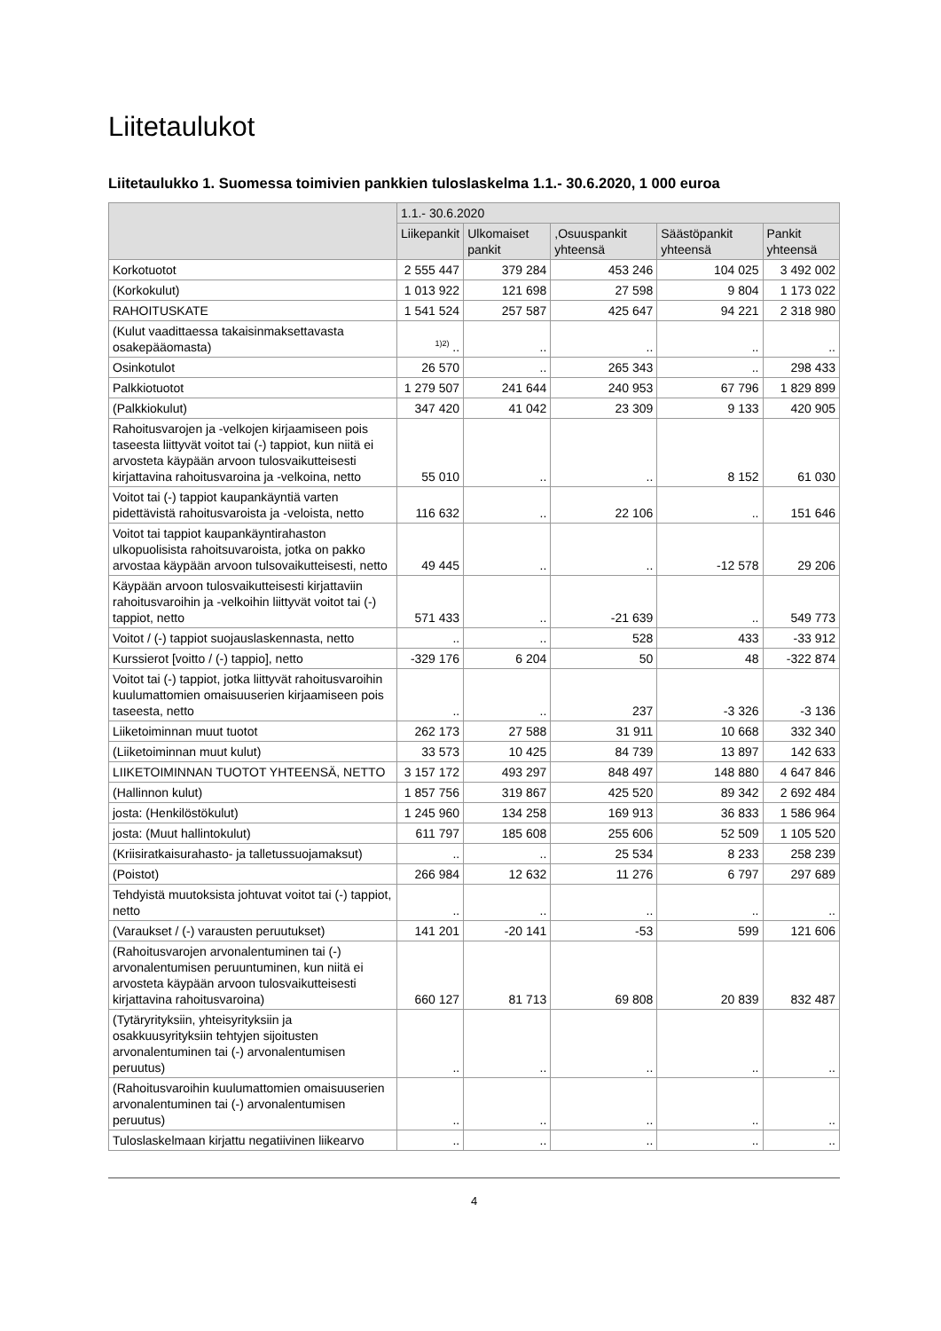Liitetaulukot
Liitetaulukko 1. Suomessa toimivien pankkien tuloslaskelma 1.1.- 30.6.2020, 1 000 euroa
| | 1.1.- 30.6.2020 | | | | |
| --- | --- | --- | --- | --- | --- |
| | Liikepankit | Ulkomaiset pankit | ,Osuuspankit yhteensä | Säästöpankit yhteensä | Pankit yhteensä |
| Korkotuotot | 2 555 447 | 379 284 | 453 246 | 104 025 | 3 492 002 |
| (Korkokulut) | 1 013 922 | 121 698 | 27 598 | 9 804 | 1 173 022 |
| RAHOITUSKATE | 1 541 524 | 257 587 | 425 647 | 94 221 | 2 318 980 |
| (Kulut vaadittaessa takaisinmaksettavasta osakepääomasta) | <sup>1)2)</sup> .. | .. | .. | .. | .. |
| Osinkotulot | 26 570 | .. | 265 343 | .. | 298 433 |
| Palkkiotuotot | 1 279 507 | 241 644 | 240 953 | 67 796 | 1 829 899 |
| (Palkkiokulut) | 347 420 | 41 042 | 23 309 | 9 133 | 420 905 |
| Rahoitusvarojen ja -velkojen kirjaamiseen pois taseesta liittyvät voitot tai (-) tappiot, kun niitä ei arvosteta käypään arvoon tulosvaikutteisesti kirjattavina rahoitusvaroina ja -velkoina, netto | 55 010 | .. | .. | 8 152 | 61 030 |
| Voitot tai (-) tappiot kaupankäyntiä varten pidettävistä rahoitusvaroista ja -veloista, netto | 116 632 | .. | 22 106 | .. | 151 646 |
| Voitot tai tappiot kaupankäyntirahaston ulkopuolisista rahoitsuvaroista, jotka on pakko arvostaa käypään arvoon tulsovaikutteisesti, netto | 49 445 | .. | .. | -12 578 | 29 206 |
| Käypään arvoon tulosvaikutteisesti kirjattaviin rahoitusvaroihin ja -velkoihin liittyvät voitot tai (-) tappiot, netto | 571 433 | .. | -21 639 | .. | 549 773 |
| Voitot / (-) tappiot suojauslaskennasta, netto | .. | .. | 528 | 433 | -33 912 |
| Kurssierot [voitto / (-) tappio], netto | -329 176 | 6 204 | 50 | 48 | -322 874 |
| Voitot tai (-) tappiot, jotka liittyvät rahoitusvaroihin kuulumattomien omaisuuserien kirjaamiseen pois taseesta, netto | .. | .. | 237 | -3 326 | -3 136 |
| Liiketoiminnan muut tuotot | 262 173 | 27 588 | 31 911 | 10 668 | 332 340 |
| (Liiketoiminnan muut kulut) | 33 573 | 10 425 | 84 739 | 13 897 | 142 633 |
| LIIKETOIMINNAN TUOTOT YHTEENSÄ, NETTO | 3 157 172 | 493 297 | 848 497 | 148 880 | 4 647 846 |
| (Hallinnon kulut) | 1 857 756 | 319 867 | 425 520 | 89 342 | 2 692 484 |
| josta: (Henkilöstökulut) | 1 245 960 | 134 258 | 169 913 | 36 833 | 1 586 964 |
| josta: (Muut hallintokulut) | 611 797 | 185 608 | 255 606 | 52 509 | 1 105 520 |
| (Kriisiratkaisurahasto- ja talletussuojamaksut) | .. | .. | 25 534 | 8 233 | 258 239 |
| (Poistot) | 266 984 | 12 632 | 11 276 | 6 797 | 297 689 |
| Tehdyistä muutoksista johtuvat voitot tai (-) tappiot, netto | .. | .. | .. | .. | .. |
| (Varaukset / (-) varausten peruutukset) | 141 201 | -20 141 | -53 | 599 | 121 606 |
| (Rahoitusvarojen arvonalentuminen tai (-) arvonalentumisen peruuntuminen, kun niitä ei arvosteta käypään arvoon tulosvaikutteisesti kirjattavina rahoitusvaroina) | 660 127 | 81 713 | 69 808 | 20 839 | 832 487 |
| (Tytäryrityksiin, yhteisyrityksiin ja osakkuusyrityksiin tehtyjen sijoitusten arvonalentuminen tai (-) arvonalentumisen peruutus) | .. | .. | .. | .. | .. |
| (Rahoitusvaroihin kuulumattomien omaisuuserien arvonalentuminen tai (-) arvonalentumisen peruutus) | .. | .. | .. | .. | .. |
| Tuloslaskelmaan kirjattu negatiivinen liikearvo | .. | .. | .. | .. | .. |
4